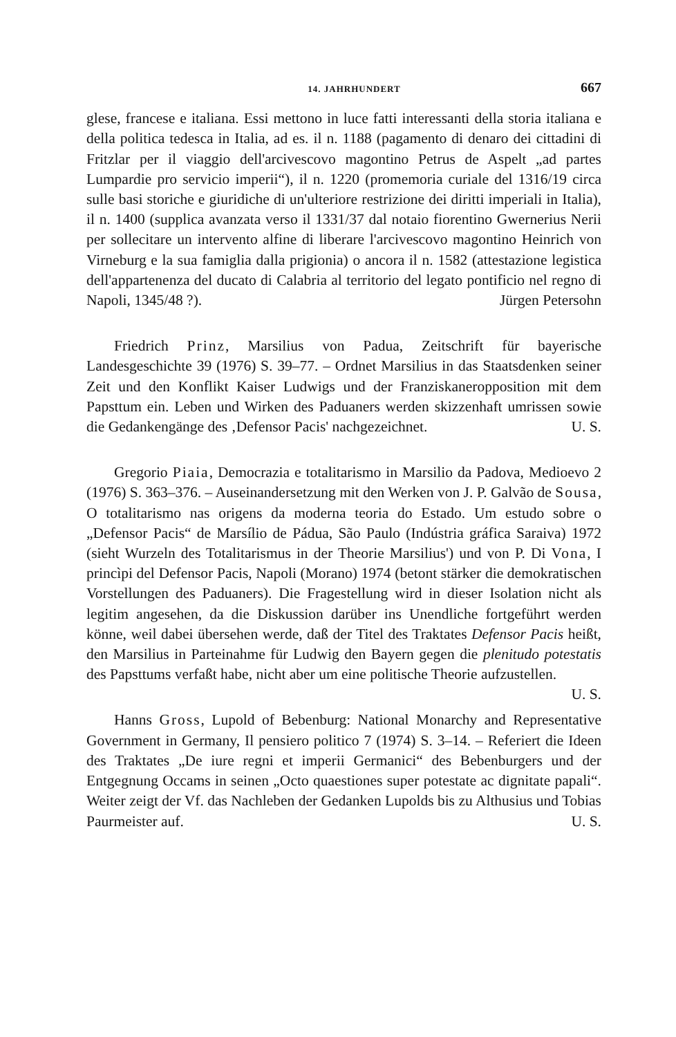14. JAHRHUNDERT 667
glese, francese e italiana. Essi mettono in luce fatti interessanti della storia italiana e della politica tedesca in Italia, ad es. il n. 1188 (pagamento di denaro dei cittadini di Fritzlar per il viaggio dell'arcivescovo magontino Petrus de Aspelt „ad partes Lumpardie pro servicio imperii“), il n. 1220 (promemoria curiale del 1316/19 circa sulle basi storiche e giuridiche di un'ulteriore restrizione dei diritti imperiali in Italia), il n. 1400 (supplica avanzata verso il 1331/37 dal notaio fiorentino Gwernerius Nerii per sollecitare un intervento alfine di liberare l'arcivescovo magontino Heinrich von Virneburg e la sua famiglia dalla prigionia) o ancora il n. 1582 (attestazione legistica dell'appartenenza del ducato di Calabria al territorio del legato pontificio nel regno di Napoli, 1345/48 ?). Jürgen Petersohn
Friedrich Prinz, Marsilius von Padua, Zeitschrift für bayerische Landesgeschichte 39 (1976) S. 39–77. – Ordnet Marsilius in das Staatsdenken seiner Zeit und den Konflikt Kaiser Ludwigs und der Franziskaneropposition mit dem Papsttum ein. Leben und Wirken des Paduaners werden skizzenhaft umrissen sowie die Gedankengänge des ‚Defensor Pacis' nachgezeichnet. U. S.
Gregorio Piaia, Democrazia e totalitarismo in Marsilio da Padova, Medioevo 2 (1976) S. 363–376. – Auseinandersetzung mit den Werken von J. P. Galvão de Sousa, O totalitarismo nas origens da moderna teoria do Estado. Um estudo sobre o „Defensor Pacis“ de Marsílio de Pádua, São Paulo (Indústria gráfica Saraiva) 1972 (sieht Wurzeln des Totalitarismus in der Theorie Marsilius') und von P. Di Vona, I princìpi del Defensor Pacis, Napoli (Morano) 1974 (betont stärker die demokratischen Vorstellungen des Paduaners). Die Fragestellung wird in dieser Isolation nicht als legitim angesehen, da die Diskussion darüber ins Unendliche fortgeführt werden könne, weil dabei übersehen werde, daß der Titel des Traktates Defensor Pacis heißt, den Marsilius in Parteinahme für Ludwig den Bayern gegen die plenitudo potestatis des Papsttums verfaßt habe, nicht aber um eine politische Theorie aufzustellen. U. S.
Hanns Gross, Lupold of Bebenburg: National Monarchy and Representative Government in Germany, Il pensiero politico 7 (1974) S. 3–14. – Referiert die Ideen des Traktates „De iure regni et imperii Germanici“ des Bebenburgers und der Entgegnung Occams in seinen „Octo quaestiones super potestate ac dignitate papali“. Weiter zeigt der Vf. das Nachleben der Gedanken Lupolds bis zu Althusius und Tobias Paurmeister auf. U. S.